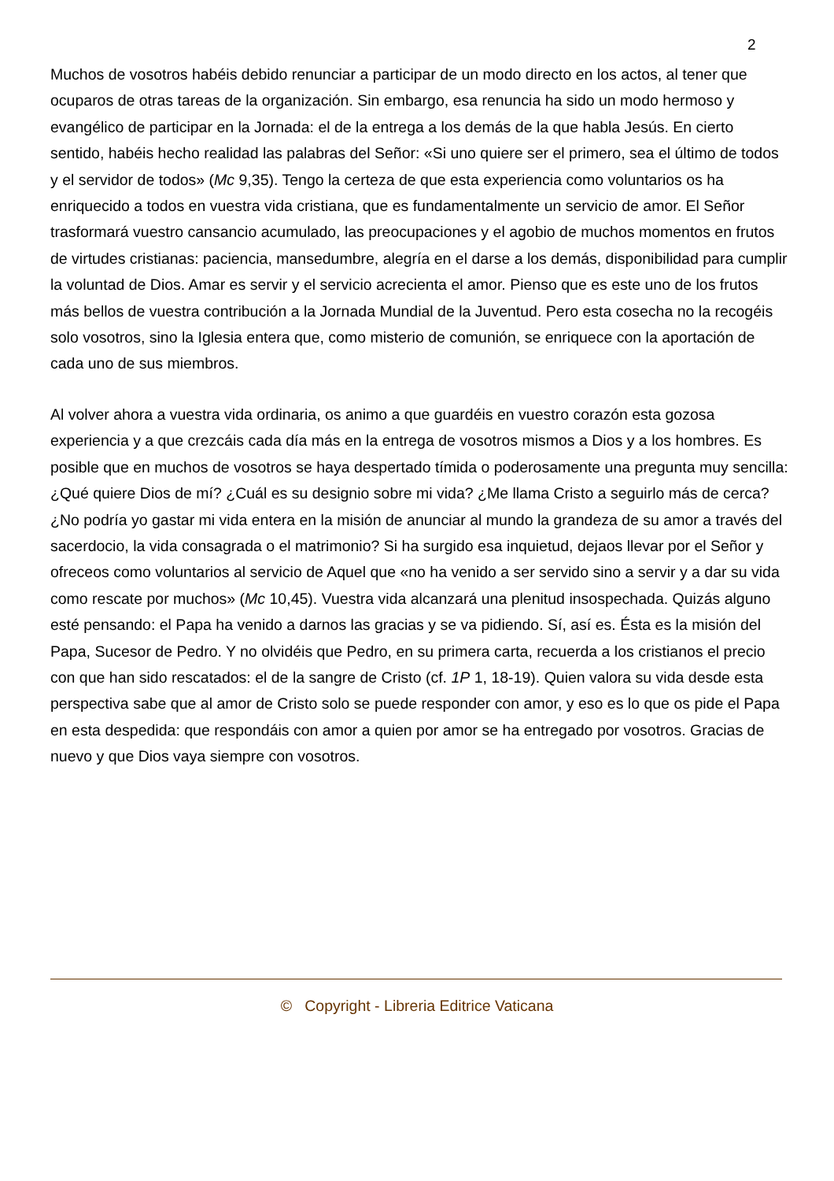2
Muchos de vosotros habéis debido renunciar a participar de un modo directo en los actos, al tener que ocuparos de otras tareas de la organización. Sin embargo, esa renuncia ha sido un modo hermoso y evangélico de participar en la Jornada: el de la entrega a los demás de la que habla Jesús. En cierto sentido, habéis hecho realidad las palabras del Señor: «Si uno quiere ser el primero, sea el último de todos y el servidor de todos» (Mc 9,35). Tengo la certeza de que esta experiencia como voluntarios os ha enriquecido a todos en vuestra vida cristiana, que es fundamentalmente un servicio de amor. El Señor trasformará vuestro cansancio acumulado, las preocupaciones y el agobio de muchos momentos en frutos de virtudes cristianas: paciencia, mansedumbre, alegría en el darse a los demás, disponibilidad para cumplir la voluntad de Dios. Amar es servir y el servicio acrecienta el amor. Pienso que es este uno de los frutos más bellos de vuestra contribución a la Jornada Mundial de la Juventud. Pero esta cosecha no la recogéis solo vosotros, sino la Iglesia entera que, como misterio de comunión, se enriquece con la aportación de cada uno de sus miembros.
Al volver ahora a vuestra vida ordinaria, os animo a que guardéis en vuestro corazón esta gozosa experiencia y a que crezcáis cada día más en la entrega de vosotros mismos a Dios y a los hombres. Es posible que en muchos de vosotros se haya despertado tímida o poderosamente una pregunta muy sencilla: ¿Qué quiere Dios de mí? ¿Cuál es su designio sobre mi vida? ¿Me llama Cristo a seguirlo más de cerca? ¿No podría yo gastar mi vida entera en la misión de anunciar al mundo la grandeza de su amor a través del sacerdocio, la vida consagrada o el matrimonio? Si ha surgido esa inquietud, dejaos llevar por el Señor y ofreceos como voluntarios al servicio de Aquel que «no ha venido a ser servido sino a servir y a dar su vida como rescate por muchos» (Mc 10,45). Vuestra vida alcanzará una plenitud insospechada. Quizás alguno esté pensando: el Papa ha venido a darnos las gracias y se va pidiendo. Sí, así es. Ésta es la misión del Papa, Sucesor de Pedro. Y no olvidéis que Pedro, en su primera carta, recuerda a los cristianos el precio con que han sido rescatados: el de la sangre de Cristo (cf. 1P 1, 18-19). Quien valora su vida desde esta perspectiva sabe que al amor de Cristo solo se puede responder con amor, y eso es lo que os pide el Papa en esta despedida: que respondáis con amor a quien por amor se ha entregado por vosotros. Gracias de nuevo y que Dios vaya siempre con vosotros.
© Copyright - Libreria Editrice Vaticana